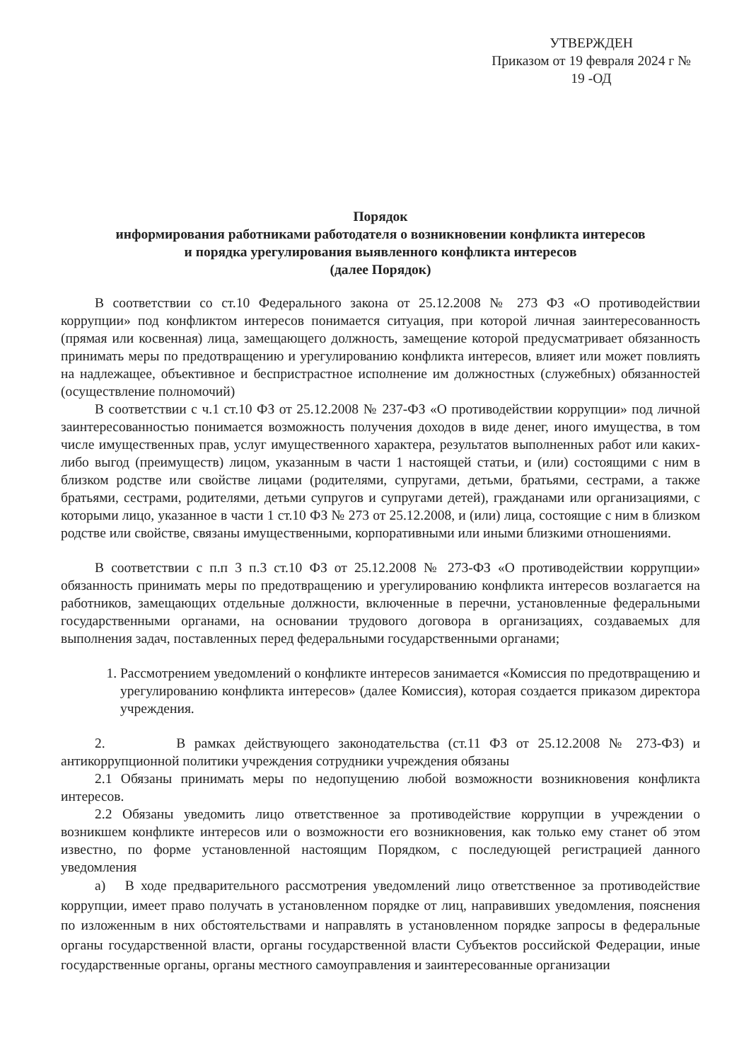УТВЕРЖДЕН
Приказом от 19 февраля 2024 г №
19 -ОД
Порядок
информирования работниками работодателя о возникновении конфликта интересов
и порядка урегулирования выявленного конфликта интересов
(далее Порядок)
В соответствии со ст.10 Федерального закона от 25.12.2008 № 273 ФЗ «О противодействии коррупции» под конфликтом интересов понимается ситуация, при которой личная заинтересованность (прямая или косвенная) лица, замещающего должность, замещение которой предусматривает обязанность принимать меры по предотвращению и урегулированию конфликта интересов, влияет или может повлиять на надлежащее, объективное и беспристрастное исполнение им должностных (служебных) обязанностей (осуществление полномочий)
В соответствии с ч.1 ст.10 ФЗ от 25.12.2008 № 237-ФЗ «О противодействии коррупции» под личной заинтересованностью понимается возможность получения доходов в виде денег, иного имущества, в том числе имущественных прав, услуг имущественного характера, результатов выполненных работ или каких-либо выгод (преимуществ) лицом, указанным в части 1 настоящей статьи, и (или) состоящими с ним в близком родстве или свойстве лицами (родителями, супругами, детьми, братьями, сестрами, а также братьями, сестрами, родителями, детьми супругов и супругами детей), гражданами или организациями, с которыми лицо, указанное в части 1 ст.10 ФЗ № 273 от 25.12.2008, и (или) лица, состоящие с ним в близком родстве или свойстве, связаны имущественными, корпоративными или иными близкими отношениями.
В соответствии с п.п 3 п.3 ст.10 ФЗ от 25.12.2008 № 273-ФЗ «О противодействии коррупции» обязанность принимать меры по предотвращению и урегулированию конфликта интересов возлагается на работников, замещающих отдельные должности, включенные в перечни, установленные федеральными государственными органами, на основании трудового договора в организациях, создаваемых для выполнения задач, поставленных перед федеральными государственными органами;
1. Рассмотрением уведомлений о конфликте интересов занимается «Комиссия по предотвращению и урегулированию конфликта интересов» (далее Комиссия), которая создается приказом директора учреждения.
2. В рамках действующего законодательства (ст.11 ФЗ от 25.12.2008 № 273-ФЗ) и антикоррупционной политики учреждения сотрудники учреждения обязаны
2.1 Обязаны принимать меры по недопущению любой возможности возникновения конфликта интересов.
2.2 Обязаны уведомить лицо ответственное за противодействие коррупции в учреждении о возникшем конфликте интересов или о возможности его возникновения, как только ему станет об этом известно, по форме установленной настоящим Порядком, с последующей регистрацией данного уведомления
а) В ходе предварительного рассмотрения уведомлений лицо ответственное за противодействие коррупции, имеет право получать в установленном порядке от лиц, направивших уведомления, пояснения по изложенным в них обстоятельствами и направлять в установленном порядке запросы в федеральные органы государственной власти, органы государственной власти Субъектов российской Федерации, иные государственные органы, органы местного самоуправления и заинтересованные организации